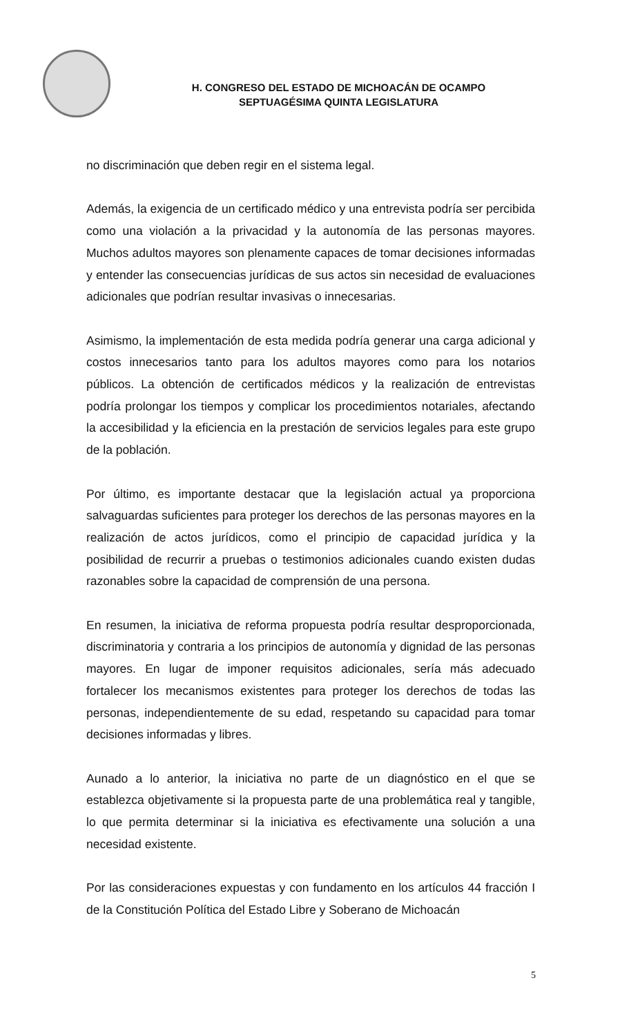H. CONGRESO DEL ESTADO DE MICHOACÁN DE OCAMPO
SEPTUAGÉSIMA QUINTA LEGISLATURA
no discriminación que deben regir en el sistema legal.
Además, la exigencia de un certificado médico y una entrevista podría ser percibida como una violación a la privacidad y la autonomía de las personas mayores. Muchos adultos mayores son plenamente capaces de tomar decisiones informadas y entender las consecuencias jurídicas de sus actos sin necesidad de evaluaciones adicionales que podrían resultar invasivas o innecesarias.
Asimismo, la implementación de esta medida podría generar una carga adicional y costos innecesarios tanto para los adultos mayores como para los notarios públicos. La obtención de certificados médicos y la realización de entrevistas podría prolongar los tiempos y complicar los procedimientos notariales, afectando la accesibilidad y la eficiencia en la prestación de servicios legales para este grupo de la población.
Por último, es importante destacar que la legislación actual ya proporciona salvaguardas suficientes para proteger los derechos de las personas mayores en la realización de actos jurídicos, como el principio de capacidad jurídica y la posibilidad de recurrir a pruebas o testimonios adicionales cuando existen dudas razonables sobre la capacidad de comprensión de una persona.
En resumen, la iniciativa de reforma propuesta podría resultar desproporcionada, discriminatoria y contraria a los principios de autonomía y dignidad de las personas mayores. En lugar de imponer requisitos adicionales, sería más adecuado fortalecer los mecanismos existentes para proteger los derechos de todas las personas, independientemente de su edad, respetando su capacidad para tomar decisiones informadas y libres.
Aunado a lo anterior, la iniciativa no parte de un diagnóstico en el que se establezca objetivamente si la propuesta parte de una problemática real y tangible, lo que permita determinar si la iniciativa es efectivamente una solución a una necesidad existente.
Por las consideraciones expuestas y con fundamento en los artículos 44 fracción I de la Constitución Política del Estado Libre y Soberano de Michoacán
5